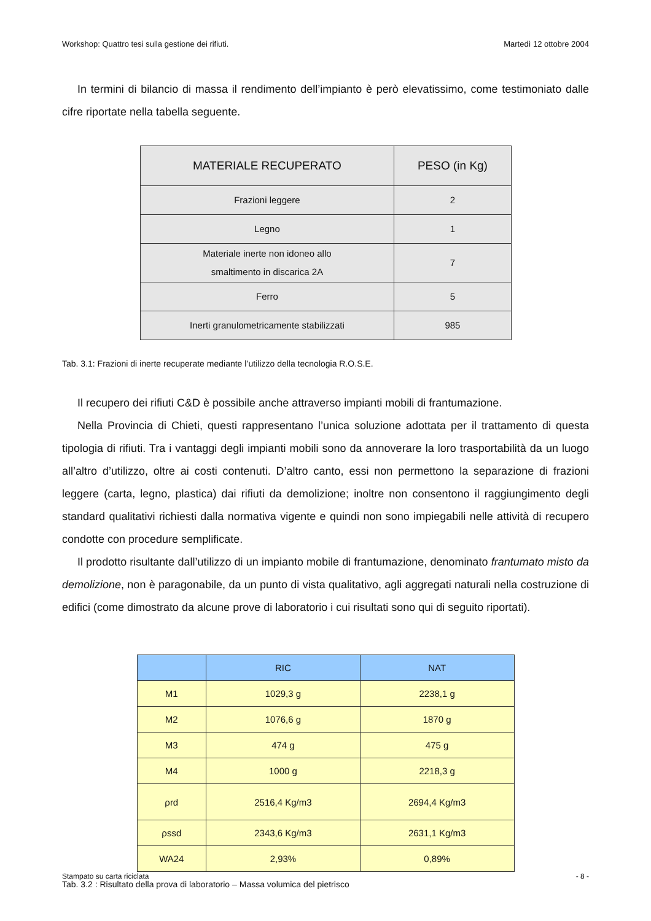Workshop: Quattro tesi sulla gestione dei rifiuti. Martedì 12 ottobre 2004
In termini di bilancio di massa il rendimento dell’impianto è però elevatissimo, come testimoniato dalle cifre riportate nella tabella seguente.
| MATERIALE RECUPERATO | PESO (in Kg) |
| --- | --- |
| Frazioni leggere | 2 |
| Legno | 1 |
| Materiale inerte non idoneo allo smaltimento in discarica 2A | 7 |
| Ferro | 5 |
| Inerti granulometricamente stabilizzati | 985 |
Tab. 3.1: Frazioni di inerte recuperate mediante l’utilizzo della tecnologia R.O.S.E.
Il recupero dei rifiuti C&D è possibile anche attraverso impianti mobili di frantumazione.
Nella Provincia di Chieti, questi rappresentano l’unica soluzione adottata per il trattamento di questa tipologia di rifiuti. Tra i vantaggi degli impianti mobili sono da annoverare la loro trasportabilità da un luogo all’altro d’utilizzo, oltre ai costi contenuti. D’altro canto, essi non permettono la separazione di frazioni leggere (carta, legno, plastica) dai rifiuti da demolizione; inoltre non consentono il raggiungimento degli standard qualitativi richiesti dalla normativa vigente e quindi non sono impiegabili nelle attività di recupero condotte con procedure semplificate.
Il prodotto risultante dall’utilizzo di un impianto mobile di frantumazione, denominato frantumato misto da demolizione, non è paragonabile, da un punto di vista qualitativo, agli aggregati naturali nella costruzione di edifici (come dimostrato da alcune prove di laboratorio i cui risultati sono qui di seguito riportati).
| | RIC | NAT |
| --- | --- | --- |
| M1 | 1029,3 g | 2238,1 g |
| M2 | 1076,6 g | 1870 g |
| M3 | 474 g | 475 g |
| M4 | 1000 g | 2218,3 g |
| ρrd | 2516,4 Kg/m3 | 2694,4 Kg/m3 |
| ρssd | 2343,6 Kg/m3 | 2631,1 Kg/m3 |
| WA24 | 2,93% | 0,89% |
Tab. 3.2 : Risultato della prova di laboratorio – Massa volumica del pietrisco
Stampato su carta riciclata - 8 -